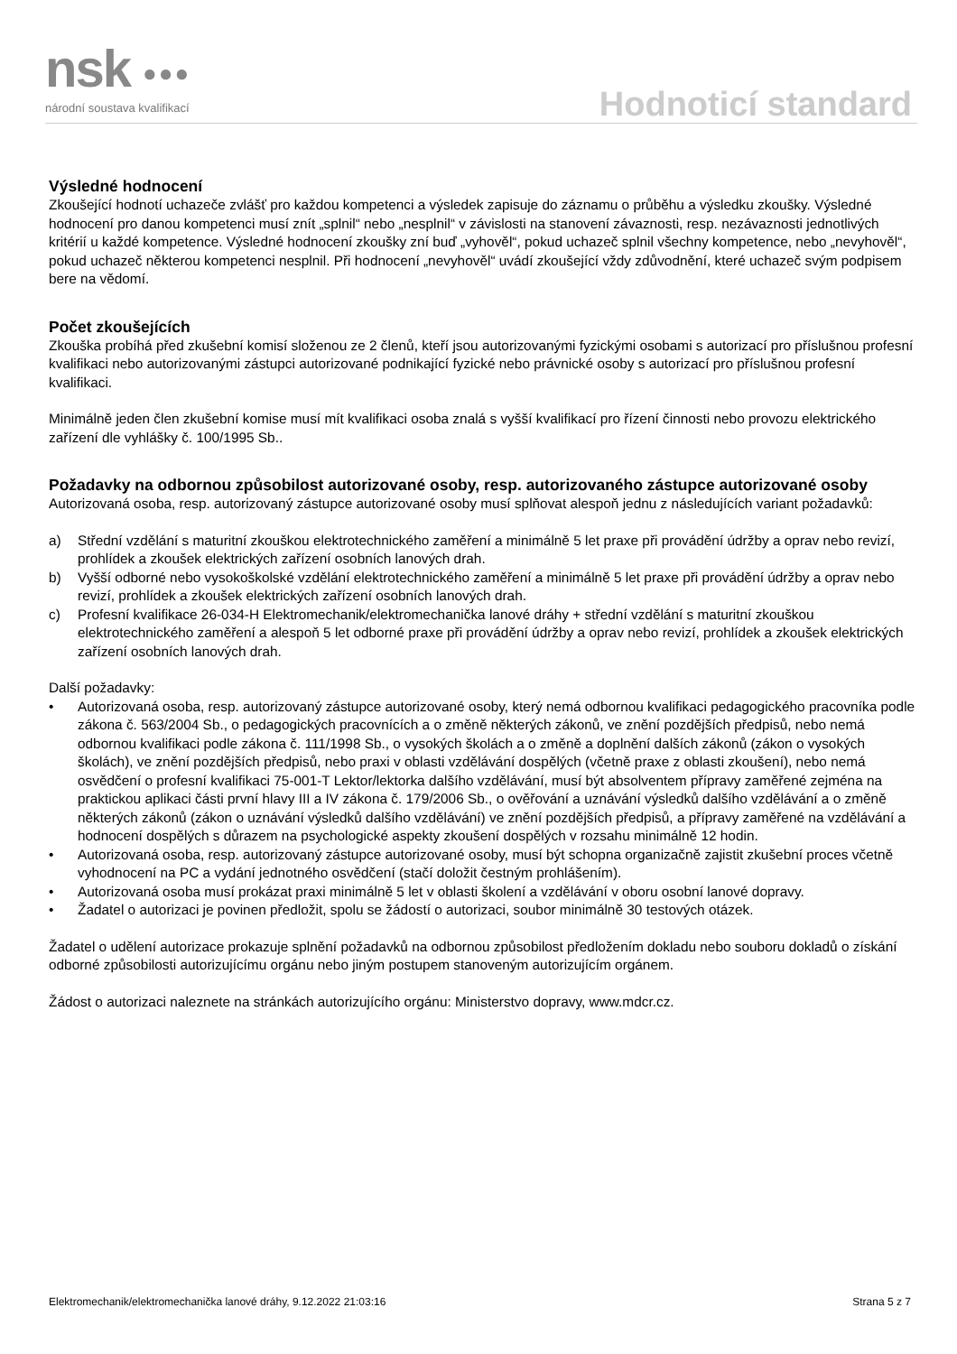nsk ●●●
národní soustava kvalifikací Hodnoticí standard
Výsledné hodnocení
Zkoušející hodnotí uchazeče zvlášť pro každou kompetenci a výsledek zapisuje do záznamu o průběhu a výsledku zkoušky. Výsledné hodnocení pro danou kompetenci musí znít „splnil“ nebo „nesplnil“ v závislosti na stanovení závaznosti, resp. nezávaznosti jednotlivých kritérií u každé kompetence. Výsledné hodnocení zkoušky zní buď „vyhověl“, pokud uchazeč splnil všechny kompetence, nebo „nevyhověl“, pokud uchazeč některou kompetenci nesplnil. Při hodnocení „nevyhověl“ uvádí zkoušející vždy zdůvodnění, které uchazeč svým podpisem bere na vědomí.
Počet zkoušejících
Zkouška probíhá před zkušební komisí složenou ze 2 členů, kteří jsou autorizovanými fyzickými osobami s autorizací pro příslušnou profesní kvalifikaci nebo autorizovanými zástupci autorizované podnikající fyzické nebo právnické osoby s autorizací pro příslušnou profesní kvalifikaci.
Minimálně jeden člen zkušební komise musí mít kvalifikaci osoba znalá s vyšší kvalifikací pro řízení činnosti nebo provozu elektrického zařízení dle vyhlášky č. 100/1995 Sb..
Požadavky na odbornou způsobilost autorizované osoby, resp. autorizovaného zástupce autorizované osoby
Autorizovaná osoba, resp. autorizovaný zástupce autorizované osoby musí splňovat alespoň jednu z následujících variant požadavků:
a) Střední vzdělání s maturitní zkouškou elektrotechnického zaměření a minimálně 5 let praxe při provádění údržby a oprav nebo revizí, prohlídek a zkoušek elektrických zařízení osobních lanových drah.
b) Vyšší odborné nebo vysokoškolské vzdělání elektrotechnického zaměření a minimálně 5 let praxe při provádění údržby a oprav nebo revizí, prohlídek a zkoušek elektrických zařízení osobních lanových drah.
c) Profesní kvalifikace 26-034-H Elektromechanik/elektromechanička lanové dráhy + střední vzdělání s maturitní zkouškou elektrotechnického zaměření a alespoň 5 let odborné praxe při provádění údržby a oprav nebo revizí, prohlídek a zkoušek elektrických zařízení osobních lanových drah.
Další požadavky:
• Autorizovaná osoba, resp. autorizovaný zástupce autorizované osoby, který nemá odbornou kvalifikaci pedagogického pracovníka podle zákona č. 563/2004 Sb., o pedagogických pracovnících a o změně některých zákonů, ve znění pozdějších předpisů, nebo nemá odbornou kvalifikaci podle zákona č. 111/1998 Sb., o vysokých školách a o změně a doplnění dalších zákonů (zákon o vysokých školách), ve znění pozdějších předpisů, nebo praxi v oblasti vzdělávání dospělých (včetně praxe z oblasti zkoušení), nebo nemá osvědčení o profesní kvalifikaci 75-001-T Lektor/lektorka dalšího vzdělávání, musí být absolventem přípravy zaměřené zejména na praktickou aplikaci části první hlavy III a IV zákona č. 179/2006 Sb., o ověřování a uznávání výsledků dalšího vzdělávání a o změně některých zákonů (zákon o uznávání výsledků dalšího vzdělávání) ve znění pozdějších předpisů, a přípravy zaměřené na vzdělávání a hodnocení dospělých s důrazem na psychologické aspekty zkoušení dospělých v rozsahu minimálně 12 hodin.
• Autorizovaná osoba, resp. autorizovaný zástupce autorizované osoby, musí být schopna organizačně zajistit zkušební proces včetně vyhodnocení na PC a vydání jednotného osvědčení (stačí doložit čestným prohlášením).
• Autorizovaná osoba musí prokázat praxi minimálně 5 let v oblasti školení a vzdělávání v oboru osobní lanové dopravy.
• Žadatel o autorizaci je povinen předložit, spolu se žádostí o autorizaci, soubor minimálně 30 testových otázek.
Žadatel o udělení autorizace prokazuje splnění požadavků na odbornou způsobilost předložením dokladu nebo souboru dokladů o získání odborné způsobilosti autorizujícímu orgánu nebo jiným postupem stanoveným autorizujícím orgánem.
Žádost o autorizaci naleznete na stránkách autorizujícího orgánu: Ministerstvo dopravy, www.mdcr.cz.
Elektromechanik/elektromechanička lanové dráhy, 9.12.2022 21:03:16 Strana 5 z 7